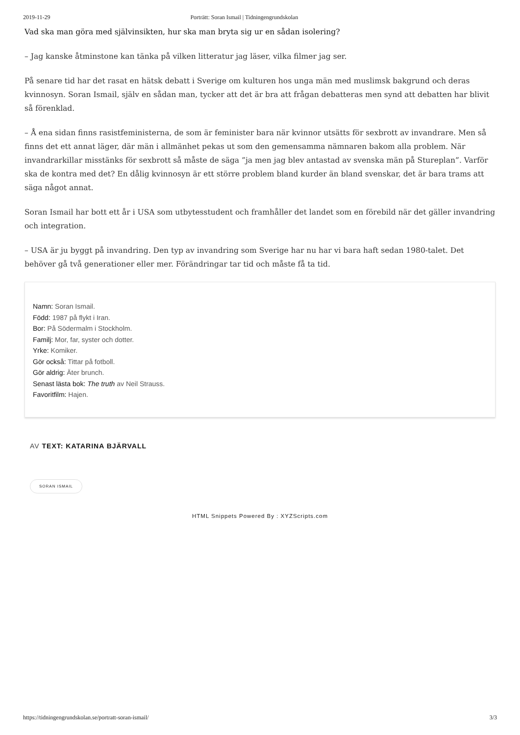2019-11-29 Porträtt: Soran Ismail | Tidningengrundskolan
Vad ska man göra med självinsikten, hur ska man bryta sig ur en sådan isolering?
– Jag kanske åtminstone kan tänka på vilken litteratur jag läser, vilka filmer jag ser.
På senare tid har det rasat en hätsk debatt i Sverige om kulturen hos unga män med muslimsk bakgrund och deras kvinnosyn. Soran Ismail, själv en sådan man, tycker att det är bra att frågan debatteras men synd att debatten har blivit så förenklad.
– Å ena sidan finns rasistfeministerna, de som är feminister bara när kvinnor utsätts för sexbrott av invandrare. Men så finns det ett annat läger, där män i allmänhet pekas ut som den gemensamma nämnaren bakom alla problem. När invandrarkillar misstänks för sexbrott så måste de säga ”ja men jag blev antastad av svenska män på Stureplan”. Varför ska de kontra med det? En dålig kvinnosyn är ett större problem bland kurder än bland svenskar, det är bara trams att säga något annat.
Soran Ismail har bott ett år i USA som utbytesstudent och framhåller det landet som en förebild när det gäller invandring och integration.
– USA är ju byggt på invandring. Den typ av invandring som Sverige har nu har vi bara haft sedan 1980-talet. Det behöver gå två generationer eller mer. Förändringar tar tid och måste få ta tid.
Namn: Soran Ismail.
Född: 1987 på flykt i Iran.
Bor: På Södermalm i Stockholm.
Familj: Mor, far, syster och dotter.
Yrke: Komiker.
Gör också: Tittar på fotboll.
Gör aldrig: Äter brunch.
Senast lästa bok: The truth av Neil Strauss.
Favoritfilm: Hajen.
AV TEXT: KATARINA BJÄRVALL
SORAN ISMAIL
HTML Snippets Powered By : XYZScripts.com
https://tidningengrundskolan.se/portratt-soran-ismail/ 3/3